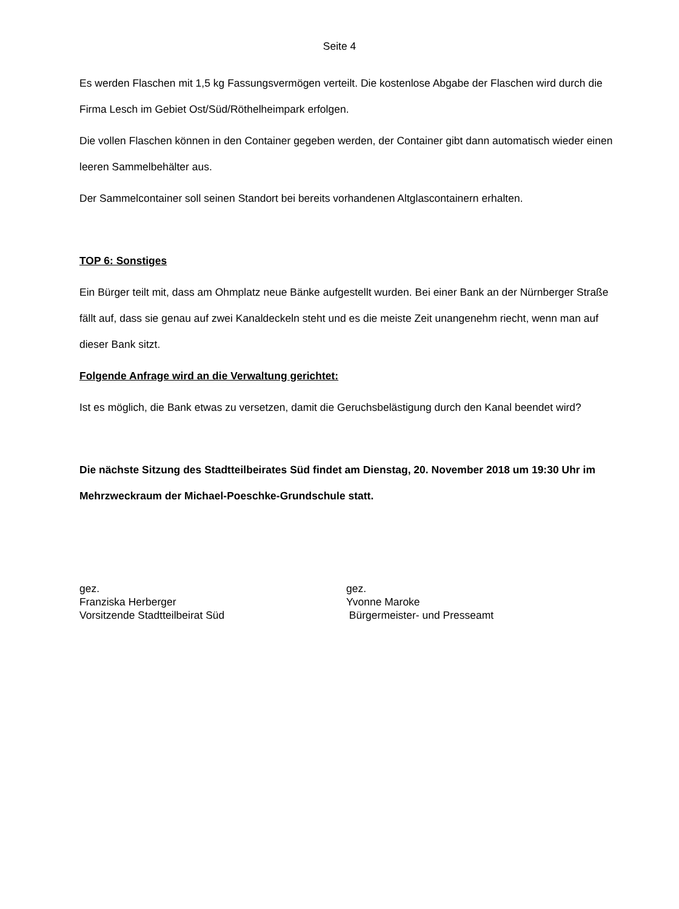Seite 4
Es werden Flaschen mit 1,5 kg Fassungsvermögen verteilt. Die kostenlose Abgabe der Flaschen wird durch die Firma Lesch im Gebiet Ost/Süd/Röthelheimpark erfolgen.
Die vollen Flaschen können in den Container gegeben werden, der Container gibt dann automatisch wieder einen leeren Sammelbehälter aus.
Der Sammelcontainer soll seinen Standort bei bereits vorhandenen Altglascontainern erhalten.
TOP 6: Sonstiges
Ein Bürger teilt mit, dass am Ohmplatz neue Bänke aufgestellt wurden. Bei einer Bank an der Nürnberger Straße fällt auf, dass sie genau auf zwei Kanaldeckeln steht und es die meiste Zeit unangenehm riecht, wenn man auf dieser Bank sitzt.
Folgende Anfrage wird an die Verwaltung gerichtet:
Ist es möglich, die Bank etwas zu versetzen, damit die Geruchsbelästigung durch den Kanal beendet wird?
Die nächste Sitzung des Stadtteilbeirates Süd findet am Dienstag, 20. November 2018 um 19:30 Uhr im Mehrzweckraum der Michael-Poeschke-Grundschule statt.
gez.
Franziska Herberger
Vorsitzende Stadtteilbeirat Süd
gez.
Yvonne Maroke
Bürgermeister- und Presseamt